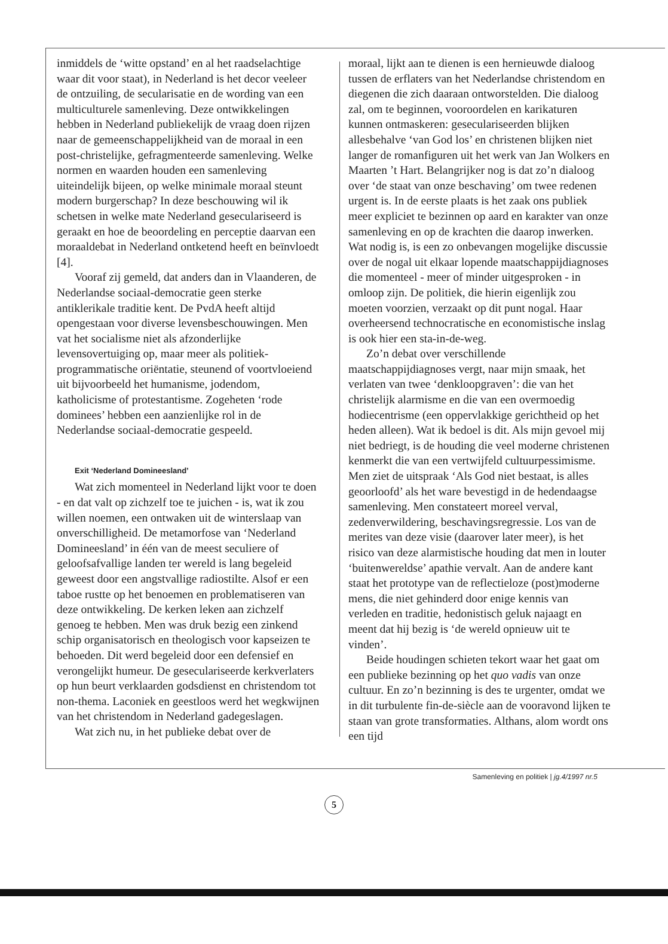inmiddels de ‘witte opstand’ en al het raadselachtige waar dit voor staat), in Nederland is het decor veeleer de ontzuiling, de secularisatie en de wording van een multiculturele samenleving. Deze ontwikkelingen hebben in Nederland publiekelijk de vraag doen rijzen naar de gemeenschappelijkheid van de moraal in een post-christelijke, gefragmenteerde samenleving. Welke normen en waarden houden een samenleving uiteindelijk bijeen, op welke minimale moraal steunt modern burgerschap? In deze beschouwing wil ik schetsen in welke mate Nederland geseculariseerd is geraakt en hoe de beoordeling en perceptie daarvan een moraaldebat in Nederland ontketend heeft en beïnvloedt [4].
Vooraf zij gemeld, dat anders dan in Vlaanderen, de Nederlandse sociaal-democratie geen sterke antiklerikale traditie kent. De PvdA heeft altijd opengestaan voor diverse levensbeschouwingen. Men vat het socialisme niet als afzonderlijke levensovertuiging op, maar meer als politiek-programmatische oriëntatie, steunend of voortvloeiend uit bijvoorbeeld het humanisme, jodendom, katholicisme of protestantisme. Zogeheten ‘rode dominees’ hebben een aanzienlijke rol in de Nederlandse sociaal-democratie gespeeld.
Exit ‘Nederland Domineesland’
Wat zich momenteel in Nederland lijkt voor te doen - en dat valt op zichzelf toe te juichen - is, wat ik zou willen noemen, een ontwaken uit de winterslaap van onverschilligheid. De metamorfose van ‘Nederland Domineesland’ in één van de meest seculiere of geloofsafvallige landen ter wereld is lang begeleid geweest door een angstvallige radiostilte. Alsof er een taboe rustte op het benoemen en problematiseren van deze ontwikkeling. De kerken leken aan zichzelf genoeg te hebben. Men was druk bezig een zinkend schip organisatorisch en theologisch voor kapseizen te behoeden. Dit werd begeleid door een defensief en verongelijkt humeur. De geseculariseerde kerkverlaters op hun beurt verklaarden godsdienst en christendom tot non-thema. Laconiek en geestloos werd het wegkwijnen van het christendom in Nederland gadegeslagen.
Wat zich nu, in het publieke debat over de
moraal, lijkt aan te dienen is een hernieuwde dialoog tussen de erflaters van het Nederlandse christendom en diegenen die zich daaraan ontworstelden. Die dialoog zal, om te beginnen, vooroordelen en karikaturen kunnen ontmaskeren: geseculariseerden blijken allesbehalve ‘van God los’ en christenen blijken niet langer de romanfiguren uit het werk van Jan Wolkers en Maarten ’t Hart. Belangrijker nog is dat zo’n dialoog over ‘de staat van onze beschaving’ om twee redenen urgent is. In de eerste plaats is het zaak ons publiek meer expliciet te bezinnen op aard en karakter van onze samenleving en op de krachten die daarop inwerken. Wat nodig is, is een zo onbevangen mogelijke discussie over de nogal uit elkaar lopende maatschappijdiagnoses die momenteel - meer of minder uitgesproken - in omloop zijn. De politiek, die hierin eigenlijk zou moeten voorzien, verzaakt op dit punt nogal. Haar overheersend technocratische en economistische inslag is ook hier een sta-in-de-weg.
Zo’n debat over verschillende maatschappijdiagnoses vergt, naar mijn smaak, het verlaten van twee ‘denkloopgraven’: die van het christelijk alarmisme en die van een overmoedig hodiecentrisme (een oppervlakkige gerichtheid op het heden alleen). Wat ik bedoel is dit. Als mijn gevoel mij niet bedriegt, is de houding die veel moderne christenen kenmerkt die van een vertwijfeld cultuurpessimisme. Men ziet de uitspraak ‘Als God niet bestaat, is alles geoorloofd’ als het ware bevestigd in de hedendaagse samenleving. Men constateert moreel verval, zedenverwildering, beschavingsregressie. Los van de merites van deze visie (daarover later meer), is het risico van deze alarmistische houding dat men in louter ‘buitenwereldse’ apathie vervalt. Aan de andere kant staat het prototype van de reflectieloze (post)moderne mens, die niet gehinderd door enige kennis van verleden en traditie, hedonistisch geluk najaagt en meent dat hij bezig is ‘de wereld opnieuw uit te vinden’.
Beide houdingen schieten tekort waar het gaat om een publieke bezinning op het quo vadis van onze cultuur. En zo’n bezinning is des te urgenter, omdat we in dit turbulente fin-de-siècle aan de vooravond lijken te staan van grote transformaties. Althans, alom wordt ons een tijd
Samenleving en politiek | jg.4/1997 nr.5
5